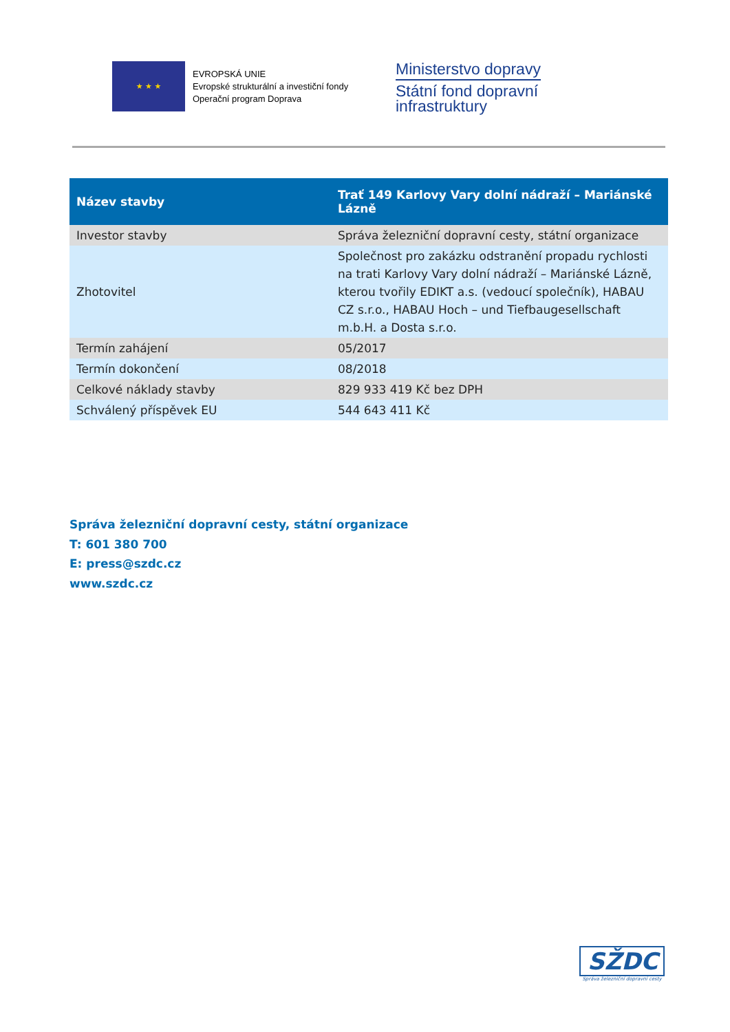★ ★ ★
EVROPSKÁ UNIE
Evropské strukturální a investiční fondy
Operační program Doprava
Ministerstvo dopravy
Státní fond dopravní
infrastruktury
| Název stavby | Trať 149 Karlovy Vary dolní nádraží – Mariánské Lázně |
| --- | --- |
| Investor stavby | Správa železniční dopravní cesty, státní organizace |
| Zhotovitel | Společnost pro zakázku odstranění propadu rychlosti na trati Karlovy Vary dolní nádraží – Mariánské Lázně, kterou tvořily EDIKT a.s. (vedoucí společník), HABAU CZ s.r.o., HABAU Hoch – und Tiefbaugesellschaft m.b.H. a Dosta s.r.o. |
| Termín zahájení | 05/2017 |
| Termín dokončení | 08/2018 |
| Celkové náklady stavby | 829 933 419 Kč bez DPH |
| Schválený příspěvek EU | 544 643 411 Kč |
Správa železniční dopravní cesty, státní organizace
T: 601 380 700
E: press@szdc.cz
www.szdc.cz
SŽDC
Správa železniční dopravní cesty